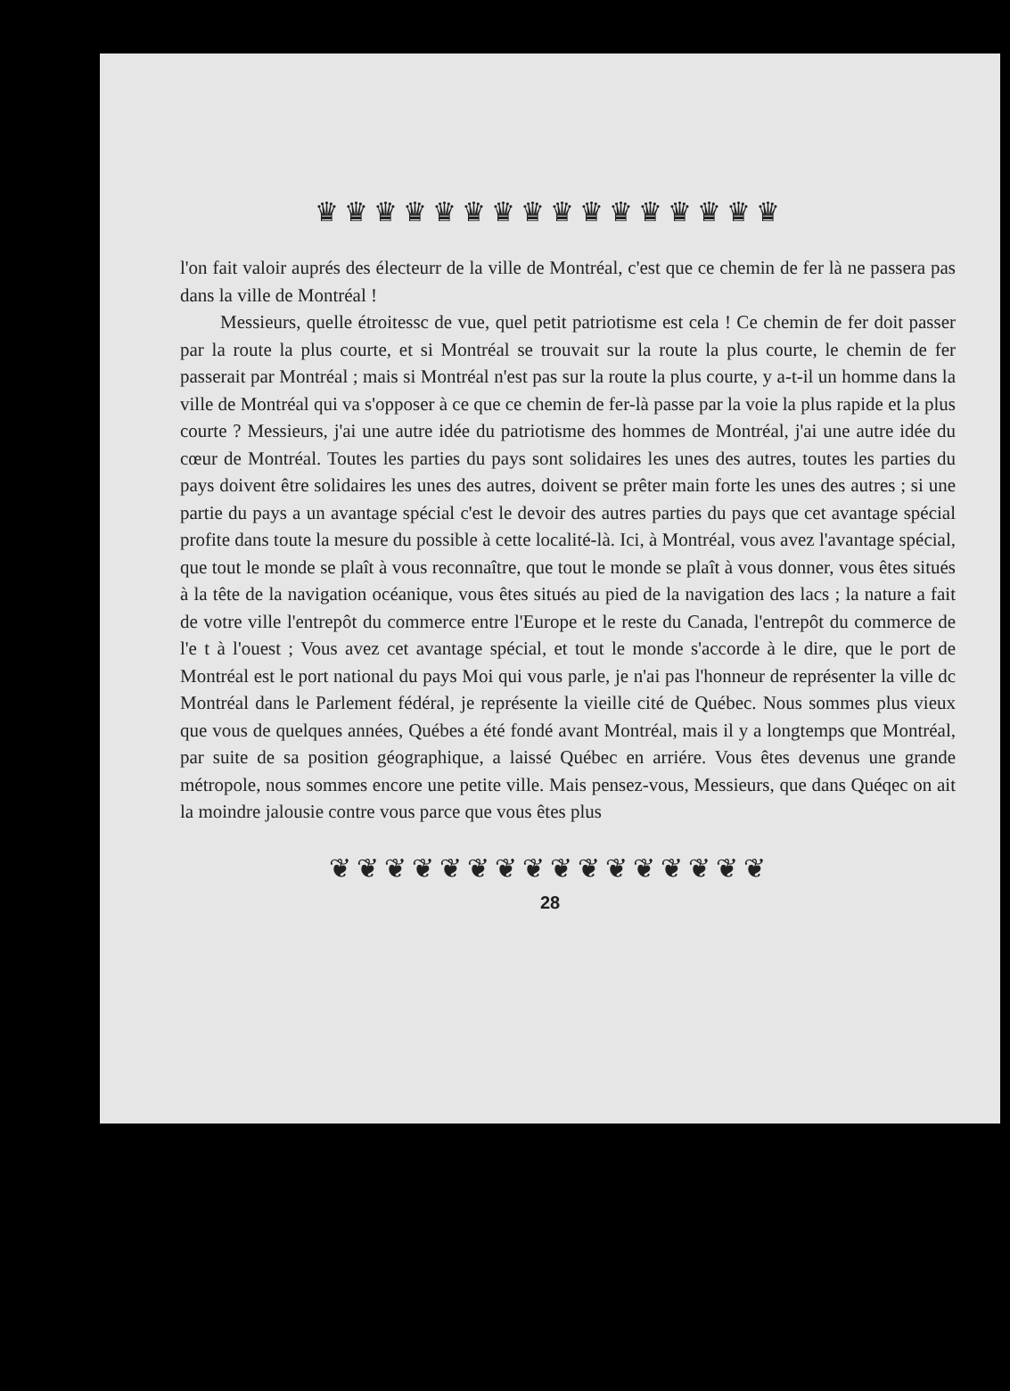♛♛♛♛♛♛♛♛♛♛♛♛♛♛♛♛
l'on fait valoir auprés des électeurr de la ville de Montréal, c'est que ce chemin de fer là ne passera pas dans la ville de Montréal !
Messieurs, quelle étroitessc de vue, quel petit patriotisme est cela ! Ce chemin de fer doit passer par la route la plus courte, et si Montréal se trouvait sur la route la plus courte, le chemin de fer passerait par Montréal ; mais si Montréal n'est pas sur la route la plus courte, y a-t-il un homme dans la ville de Montréal qui va s'opposer à ce que ce chemin de fer-là passe par la voie la plus rapide et la plus courte ? Messieurs, j'ai une autre idée du patriotisme des hommes de Montréal, j'ai une autre idée du cœur de Montréal. Toutes les parties du pays sont solidaires les unes des autres, toutes les parties du pays doivent être solidaires les unes des autres, doivent se prêter main forte les unes des autres ; si une partie du pays a un avantage spécial c'est le devoir des autres parties du pays que cet avantage spécial profite dans toute la mesure du possible à cette localité-là. Ici, à Montréal, vous avez l'avantage spécial, que tout le monde se plaît à vous reconnaître, que tout le monde se plaît à vous donner, vous êtes situés à la tête de la navigation océanique, vous êtes situés au pied de la navigation des lacs ; la nature a fait de votre ville l'entrepôt du commerce entre l'Europe et le reste du Canada, l'entrepôt du commerce de l'e t à l'ouest ; Vous avez cet avantage spécial, et tout le monde s'accorde à le dire, que le port de Montréal est le port national du pays Moi qui vous parle, je n'ai pas l'honneur de représenter la ville dc Montréal dans le Parlement fédéral, je représente la vieille cité de Québec. Nous sommes plus vieux que vous de quelques années, Québes a été fondé avant Montréal, mais il y a longtemps que Montréal, par suite de sa position géographique, a laissé Québec en arriére. Vous êtes devenus une grande métropole, nous sommes encore une petite ville. Mais pensez-vous, Messieurs, que dans Quéqec on ait la moindre jalousie contre vous parce que vous êtes plus
❦❦❦❦❦❦❦❦❦❦❦❦❦❦❦❦
28